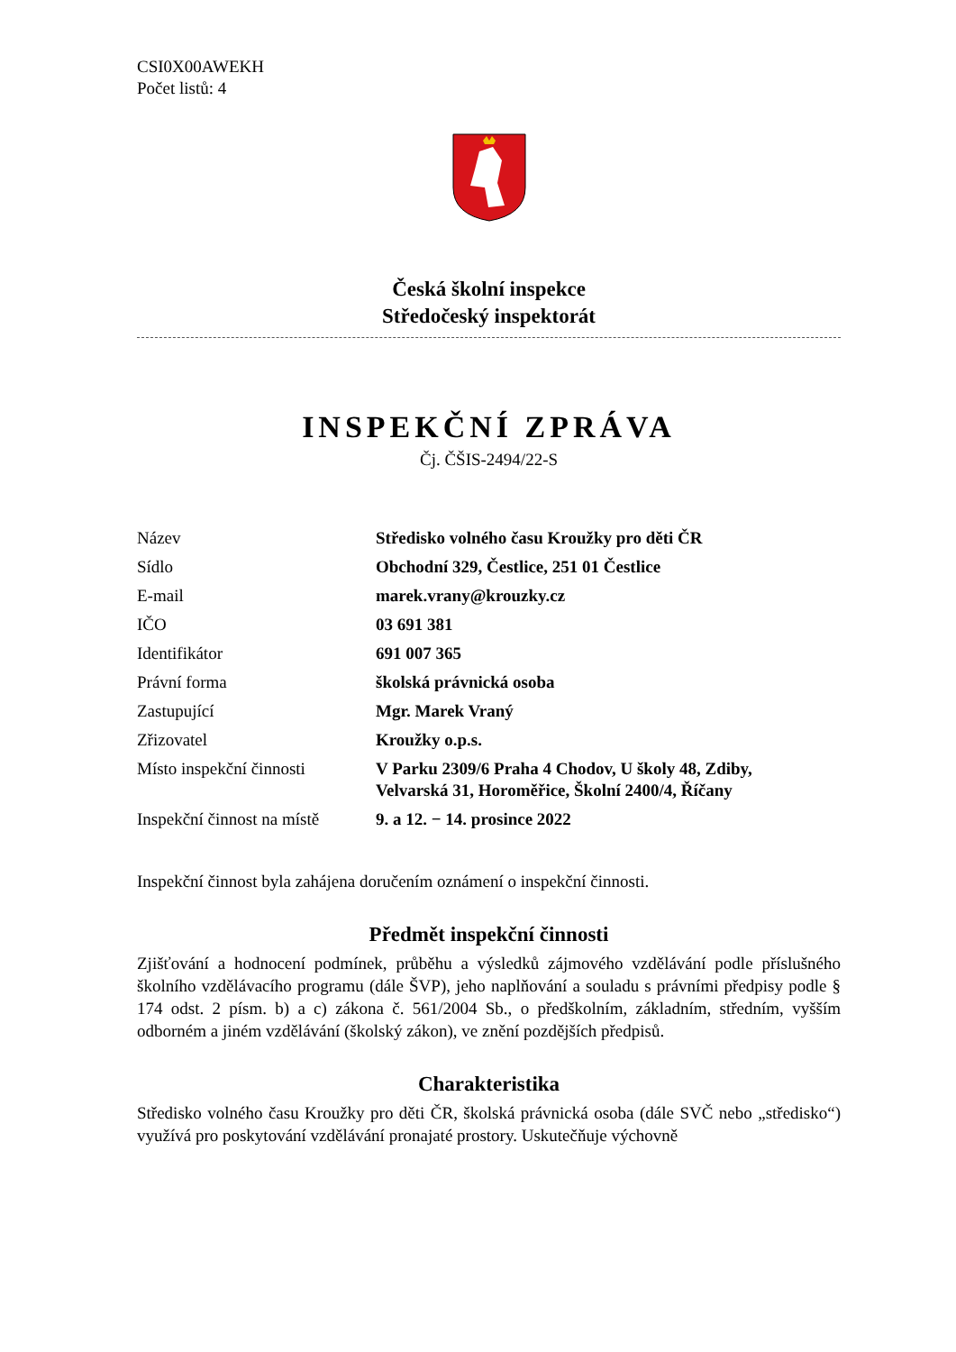CSI0X00AWEKH
Počet listů: 4
Česká školní inspekce
Středočeský inspektorát
INSPEKČNÍ ZPRÁVA
Čj. ČŠIS-2494/22-S
| Název | Středisko volného času Kroužky pro děti ČR |
| Sídlo | Obchodní 329, Čestlice, 251 01 Čestlice |
| E-mail | marek.vrany@krouzky.cz |
| IČO | 03 691 381 |
| Identifikátor | 691 007 365 |
| Právní forma | školská právnická osoba |
| Zastupující | Mgr. Marek Vraný |
| Zřizovatel | Kroužky o.p.s. |
| Místo inspekční činnosti | V Parku 2309/6 Praha 4 Chodov, U školy 48, Zdiby, Velvarská 31, Horoměřice, Školní 2400/4, Říčany |
| Inspekční činnost na místě | 9. a 12. − 14. prosince 2022 |
Inspekční činnost byla zahájena doručením oznámení o inspekční činnosti.
Předmět inspekční činnosti
Zjišťování a hodnocení podmínek, průběhu a výsledků zájmového vzdělávání podle příslušného školního vzdělávacího programu (dále ŠVP), jeho naplňování a souladu s právními předpisy podle § 174 odst. 2 písm. b) a c) zákona č. 561/2004 Sb., o předškolním, základním, středním, vyšším odborném a jiném vzdělávání (školský zákon), ve znění pozdějších předpisů.
Charakteristika
Středisko volného času Kroužky pro děti ČR, školská právnická osoba (dále SVČ nebo „středisko“) využívá pro poskytování vzdělávání pronajaté prostory. Uskutečňuje výchovně